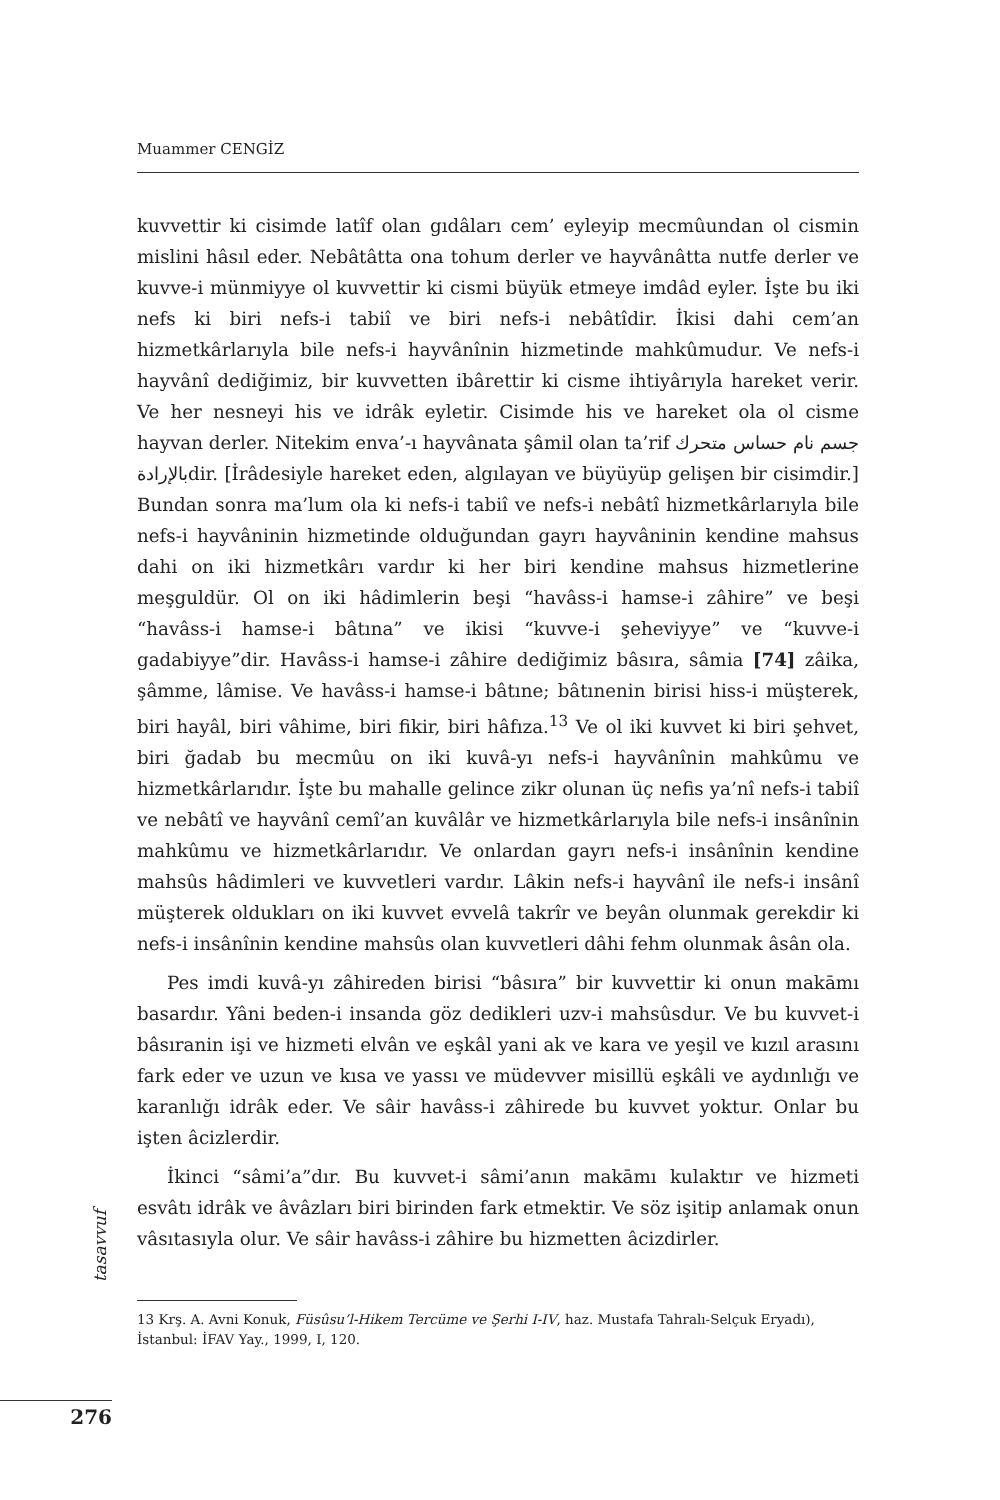Muammer CENGİZ
kuvvettir ki cisimde latîf olan gıdâları cem’ eyleyip mecmûundan ol cismin mislini hâsıl eder. Nebâtâtta ona tohum derler ve hayvânâtta nutfe derler ve kuvve-i münmiyye ol kuvvettir ki cismi büyük etmeye imdâd eyler. İşte bu iki nefs ki biri nefs-i tabiî ve biri nefs-i nebâtîdir. İkisi dahi cem’an hizmetkârlarıyla bile nefs-i hayvânînin hizmetinde mahkûmudur. Ve nefs-i hayvânî dediğimiz, bir kuvvetten ibârettir ki cisme ihtiyârıyla hareket verir. Ve her nesneyi his ve idrâk eyletir. Cisimde his ve hareket ola ol cisme hayvan derler. Nitekim enva’-ı hayvânata şâmil olan ta’rif جسم نام حساس متحرك بالإرادةdir. [İrâdesiyle hareket eden, algılayan ve büyüyüp gelişen bir cisimdir.] Bundan sonra ma’lum ola ki nefs-i tabiî ve nefs-i nebâtî hizmetkârlarıyla bile nefs-i hayvâninin hizmetinde olduğundan gayrı hayvâninin kendine mahsus dahi on iki hizmetkârı vardır ki her biri kendine mahsus hizmetlerine meşguldür. Ol on iki hâdimlerin beşi “havâss-i hamse-i zâhire” ve beşi “havâss-i hamse-i bâtına” ve ikisi “kuvve-i şeheviyye” ve “kuvve-i gadabiyye”dir. Havâss-i hamse-i zâhire dediğimiz bâsıra, sâmia [74] zâika, şâmme, lâmise. Ve havâss-i hamse-i bâtıne; bâtınenin birisi hiss-i müşterek, biri hayâl, biri vâhime, biri fikir, biri hâfıza.<sup>13</sup> Ve ol iki kuvvet ki biri şehvet, biri ğadab bu mecmûu on iki kuvâ-yı nefs-i hayvânînin mahkûmu ve hizmetkârlarıdır. İşte bu mahalle gelince zikr olunan üç nefis ya’nî nefs-i tabiî ve nebâtî ve hayvânî cemî’an kuvâlâr ve hizmetkârlarıyla bile nefs-i insânînin mahkûmu ve hizmetkârlarıdır. Ve onlardan gayrı nefs-i insânînin kendine mahsûs hâdimleri ve kuvvetleri vardır. Lâkin nefs-i hayvânî ile nefs-i insânî müşterek oldukları on iki kuvvet evvelâ takrîr ve beyân olunmak gerekdir ki nefs-i insânînin kendine mahsûs olan kuvvetleri dâhi fehm olunmak âsân ola.
Pes imdi kuvâ-yı zâhireden birisi “bâsıra” bir kuvvettir ki onun makāmı basardır. Yâni beden-i insanda göz dedikleri uzv-i mahsûsdur. Ve bu kuvvet-i bâsıranin işi ve hizmeti elvân ve eşkâl yani ak ve kara ve yeşil ve kızıl arasını fark eder ve uzun ve kısa ve yassı ve müdevver misillü eşkâli ve aydınlığı ve karanlığı idrâk eder. Ve sâir havâss-i zâhirede bu kuvvet yoktur. Onlar bu işten âcizlerdir.
İkinci “sâmi’a”dır. Bu kuvvet-i sâmi’anın makāmı kulaktır ve hizmeti esvâtı idrâk ve âvâzları biri birinden fark etmektir. Ve söz işitip anlamak onun vâsıtasıyla olur. Ve sâir havâss-i zâhire bu hizmetten âcizdirler.
13 Krş. A. Avni Konuk, Füsûsu’l-Hikem Tercüme ve Şerhi I-IV, haz. Mustafa Tahralı-Selçuk Eryadı), İstanbul: İFAV Yay., 1999, I, 120.
tasavvuf
276